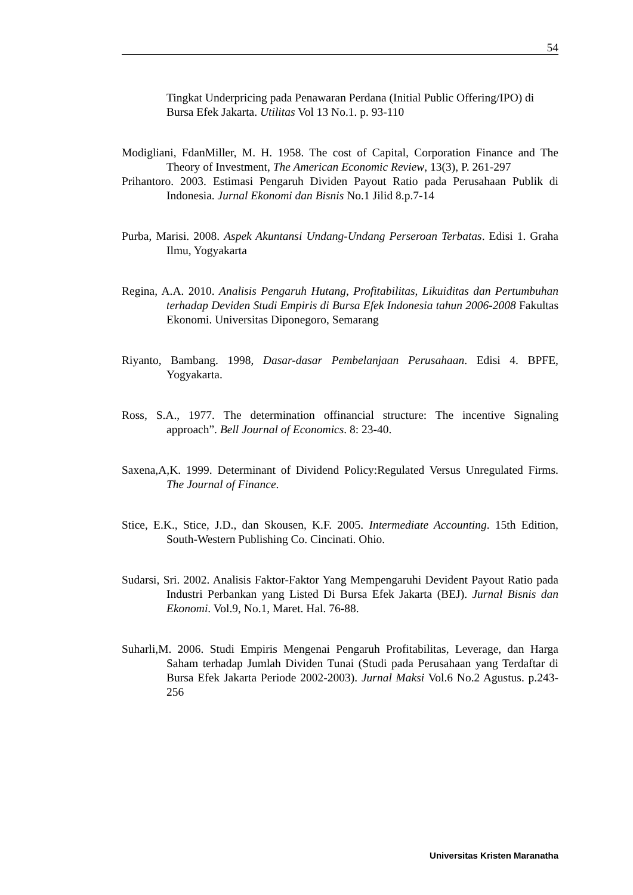54
Tingkat Underpricing pada Penawaran Perdana (Initial Public Offering/IPO) di Bursa Efek Jakarta. Utilitas Vol 13 No.1. p. 93-110
Modigliani, FdanMiller, M. H. 1958. The cost of Capital, Corporation Finance and The Theory of Investment, The American Economic Review, 13(3), P. 261-297
Prihantoro. 2003. Estimasi Pengaruh Dividen Payout Ratio pada Perusahaan Publik di Indonesia. Jurnal Ekonomi dan Bisnis No.1 Jilid 8.p.7-14
Purba, Marisi. 2008. Aspek Akuntansi Undang-Undang Perseroan Terbatas. Edisi 1. Graha Ilmu, Yogyakarta
Regina, A.A. 2010. Analisis Pengaruh Hutang, Profitabilitas, Likuiditas dan Pertumbuhan terhadap Deviden Studi Empiris di Bursa Efek Indonesia tahun 2006-2008 Fakultas Ekonomi. Universitas Diponegoro, Semarang
Riyanto, Bambang. 1998, Dasar-dasar Pembelanjaan Perusahaan. Edisi 4. BPFE, Yogyakarta.
Ross, S.A., 1977. The determination offinancial structure: The incentive Signaling approach”. Bell Journal of Economics. 8: 23-40.
Saxena,A,K. 1999. Determinant of Dividend Policy:Regulated Versus Unregulated Firms. The Journal of Finance.
Stice, E.K., Stice, J.D., dan Skousen, K.F. 2005. Intermediate Accounting. 15th Edition, South-Western Publishing Co. Cincinati. Ohio.
Sudarsi, Sri. 2002. Analisis Faktor-Faktor Yang Mempengaruhi Devident Payout Ratio pada Industri Perbankan yang Listed Di Bursa Efek Jakarta (BEJ). Jurnal Bisnis dan Ekonomi. Vol.9, No.1, Maret. Hal. 76-88.
Suharli,M. 2006. Studi Empiris Mengenai Pengaruh Profitabilitas, Leverage, dan Harga Saham terhadap Jumlah Dividen Tunai (Studi pada Perusahaan yang Terdaftar di Bursa Efek Jakarta Periode 2002-2003). Jurnal Maksi Vol.6 No.2 Agustus. p.243-256
Universitas Kristen Maranatha